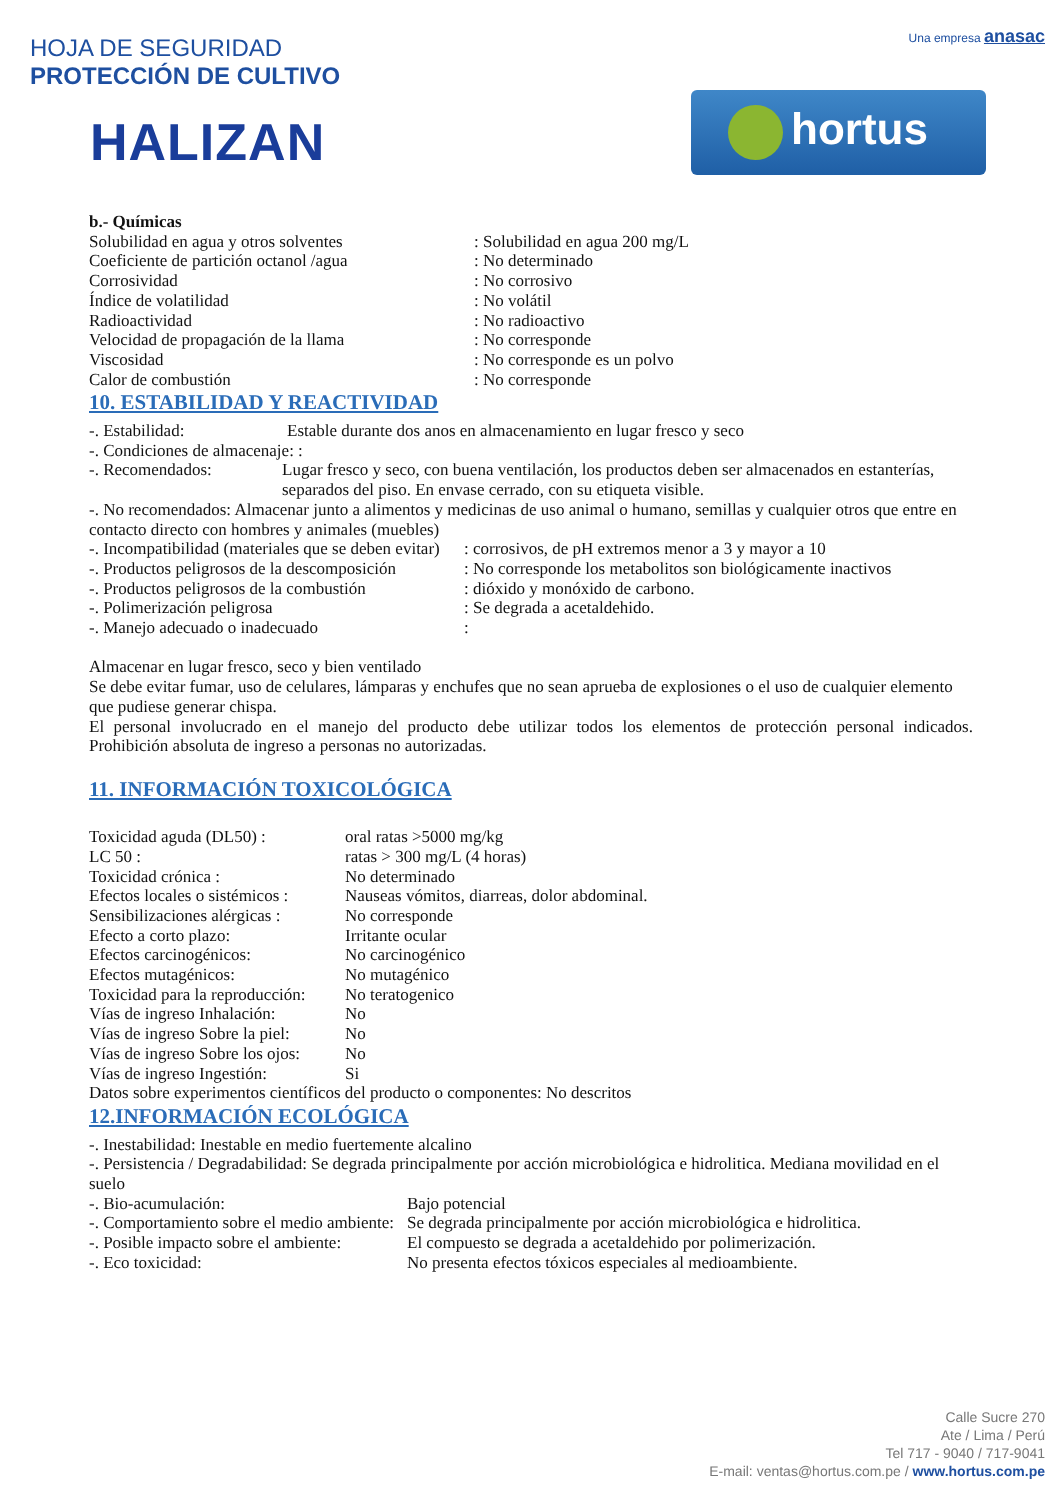Una empresa anasac
hortus
HOJA DE SEGURIDAD
PROTECCIÓN DE CULTIVO
HALIZAN
b.- Químicas
Solubilidad en agua y otros solventes : Solubilidad en agua 200 mg/L
Coeficiente de partición octanol /agua
: No determinado
Corrosividad : No corrosivo
Índice de volatilidad : No volátil
Radioactividad : No radioactivo
Velocidad de propagación de la llama : No corresponde
Viscosidad : No corresponde es un polvo
Calor de combustión : No corresponde
10. ESTABILIDAD Y REACTIVIDAD
-. Estabilidad: Estable durante dos anos en almacenamiento en lugar fresco y seco
-. Condiciones de almacenaje: :
-. Recomendados: Lugar fresco y seco, con buena ventilación, los productos deben ser almacenados en estanterías, separados del piso. En envase cerrado, con su etiqueta visible.
-. No recomendados: Almacenar junto a alimentos y medicinas de uso animal o humano, semillas y cualquier otros que entre en contacto directo con hombres y animales (muebles)
-. Incompatibilidad (materiales que se deben evitar)
: corrosivos, de pH extremos menor a 3 y mayor a 10
-. Productos peligrosos de la descomposición
: No corresponde los metabolitos son biológicamente inactivos
-. Productos peligrosos de la combustión
: dióxido y monóxido de carbono.
-. Polimerización peligrosa : Se degrada a acetaldehido.
-. Manejo adecuado o inadecuado :
Almacenar en lugar fresco, seco y bien ventilado
Se debe evitar fumar, uso de celulares, lámparas y enchufes que no sean aprueba de explosiones o el uso de cualquier elemento que pudiese generar chispa.
El personal involucrado en el manejo del producto debe utilizar todos los elementos de protección personal indicados. Prohibición absoluta de ingreso a personas no autorizadas.
11. INFORMACIÓN TOXICOLÓGICA
Toxicidad aguda (DL50) : oral ratas >5000 mg/kg
LC 50 : ratas > 300 mg/L (4 horas)
Toxicidad crónica : No determinado
Efectos locales o sistémicos :
Nauseas vómitos, diarreas, dolor abdominal.
Sensibilizaciones alérgicas :
No corresponde
Efecto a corto plazo: Irritante ocular
Efectos carcinogénicos: No carcinogénico
Efectos mutagénicos: No mutagénico
Toxicidad para la reproducción:
No teratogenico
Vías de ingreso Inhalación:
No
Vías de ingreso Sobre la piel:
No
Vías de ingreso Sobre los ojos:
No
Vías de ingreso Ingestión:
Si
Datos sobre experimentos científicos del producto o componentes: No descritos
12.INFORMACIÓN ECOLÓGICA
-. Inestabilidad: Inestable en medio fuertemente alcalino
-. Persistencia / Degradabilidad: Se degrada principalmente por acción microbiológica e hidrolitica. Mediana movilidad en el suelo
-. Bio-acumulación: Bajo potencial
-. Comportamiento sobre el medio ambiente:
Se degrada principalmente por acción microbiológica e hidrolitica.
-. Posible impacto sobre el ambiente:
El compuesto se degrada a acetaldehido por polimerización.
-. Eco toxicidad: No presenta efectos tóxicos especiales al medioambiente.
Calle Sucre 270
Ate / Lima / Perú
Tel 717 - 9040 / 717-9041
E-mail: ventas@hortus.com.pe / www.hortus.com.pe